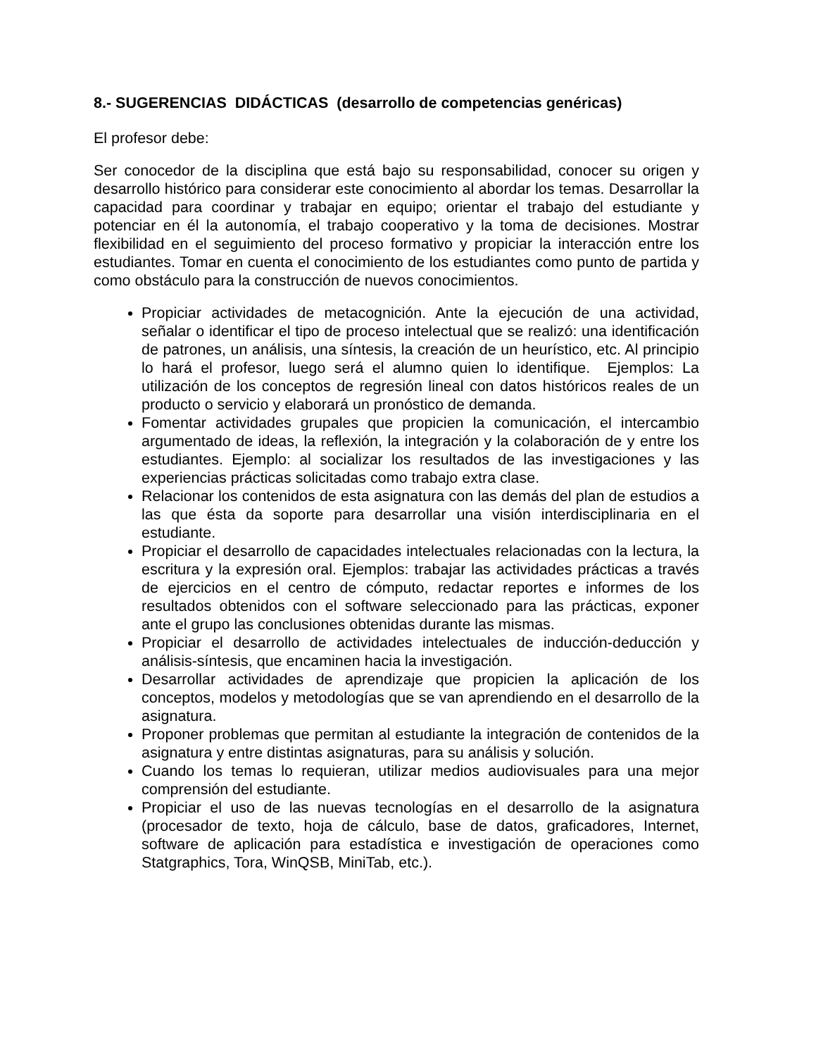8.- SUGERENCIAS DIDÁCTICAS (desarrollo de competencias genéricas)
El profesor debe:
Ser conocedor de la disciplina que está bajo su responsabilidad, conocer su origen y desarrollo histórico para considerar este conocimiento al abordar los temas. Desarrollar la capacidad para coordinar y trabajar en equipo; orientar el trabajo del estudiante y potenciar en él la autonomía, el trabajo cooperativo y la toma de decisiones. Mostrar flexibilidad en el seguimiento del proceso formativo y propiciar la interacción entre los estudiantes. Tomar en cuenta el conocimiento de los estudiantes como punto de partida y como obstáculo para la construcción de nuevos conocimientos.
Propiciar actividades de metacognición. Ante la ejecución de una actividad, señalar o identificar el tipo de proceso intelectual que se realizó: una identificación de patrones, un análisis, una síntesis, la creación de un heurístico, etc. Al principio lo hará el profesor, luego será el alumno quien lo identifique. Ejemplos: La utilización de los conceptos de regresión lineal con datos históricos reales de un producto o servicio y elaborará un pronóstico de demanda.
Fomentar actividades grupales que propicien la comunicación, el intercambio argumentado de ideas, la reflexión, la integración y la colaboración de y entre los estudiantes. Ejemplo: al socializar los resultados de las investigaciones y las experiencias prácticas solicitadas como trabajo extra clase.
Relacionar los contenidos de esta asignatura con las demás del plan de estudios a las que ésta da soporte para desarrollar una visión interdisciplinaria en el estudiante.
Propiciar el desarrollo de capacidades intelectuales relacionadas con la lectura, la escritura y la expresión oral. Ejemplos: trabajar las actividades prácticas a través de ejercicios en el centro de cómputo, redactar reportes e informes de los resultados obtenidos con el software seleccionado para las prácticas, exponer ante el grupo las conclusiones obtenidas durante las mismas.
Propiciar el desarrollo de actividades intelectuales de inducción-deducción y análisis-síntesis, que encaminen hacia la investigación.
Desarrollar actividades de aprendizaje que propicien la aplicación de los conceptos, modelos y metodologías que se van aprendiendo en el desarrollo de la asignatura.
Proponer problemas que permitan al estudiante la integración de contenidos de la asignatura y entre distintas asignaturas, para su análisis y solución.
Cuando los temas lo requieran, utilizar medios audiovisuales para una mejor comprensión del estudiante.
Propiciar el uso de las nuevas tecnologías en el desarrollo de la asignatura (procesador de texto, hoja de cálculo, base de datos, graficadores, Internet, software de aplicación para estadística e investigación de operaciones como Statgraphics, Tora, WinQSB, MiniTab, etc.).